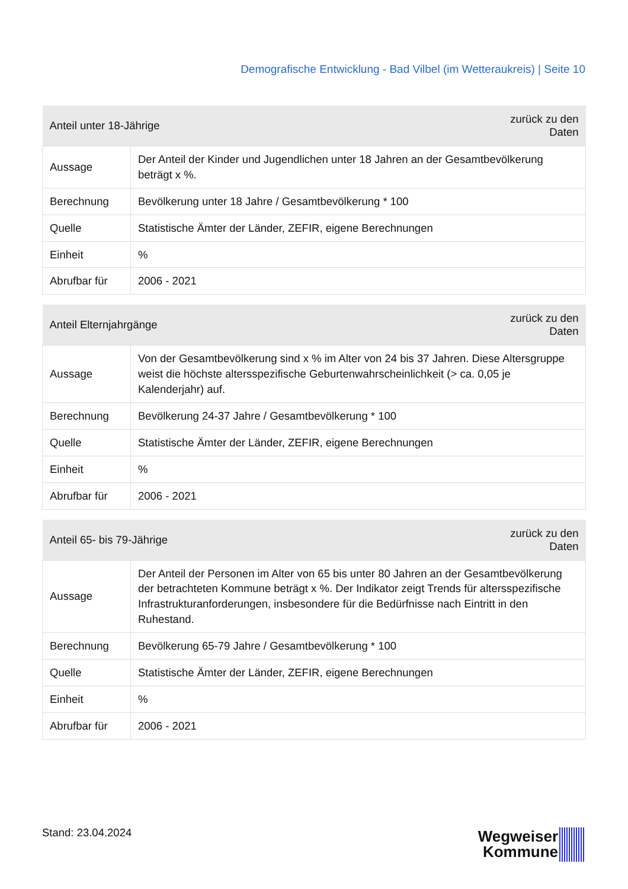Demografische Entwicklung - Bad Vilbel (im Wetteraukreis) | Seite 10
| Anteil unter 18-Jährige | | zurück zu den Daten |
| --- | --- | --- |
| Aussage | Der Anteil der Kinder und Jugendlichen unter 18 Jahren an der Gesamtbevölkerung beträgt x %. | |
| Berechnung | Bevölkerung unter 18 Jahre / Gesamtbevölkerung * 100 | |
| Quelle | Statistische Ämter der Länder, ZEFIR, eigene Berechnungen | |
| Einheit | % | |
| Abrufbar für | 2006 - 2021 | |
| Anteil Elternjahrgänge | | zurück zu den Daten |
| --- | --- | --- |
| Aussage | Von der Gesamtbevölkerung sind x % im Alter von 24 bis 37 Jahren. Diese Altersgruppe weist die höchste altersspezifische Geburtenwahrscheinlichkeit (> ca. 0,05 je Kalenderjahr) auf. | |
| Berechnung | Bevölkerung 24-37 Jahre / Gesamtbevölkerung * 100 | |
| Quelle | Statistische Ämter der Länder, ZEFIR, eigene Berechnungen | |
| Einheit | % | |
| Abrufbar für | 2006 - 2021 | |
| Anteil 65- bis 79-Jährige | | zurück zu den Daten |
| --- | --- | --- |
| Aussage | Der Anteil der Personen im Alter von 65 bis unter 80 Jahren an der Gesamtbevölkerung der betrachteten Kommune beträgt x %. Der Indikator zeigt Trends für altersspezifische Infrastrukturanforderungen, insbesondere für die Bedürfnisse nach Eintritt in den Ruhestand. | |
| Berechnung | Bevölkerung 65-79 Jahre / Gesamtbevölkerung * 100 | |
| Quelle | Statistische Ämter der Länder, ZEFIR, eigene Berechnungen | |
| Einheit | % | |
| Abrufbar für | 2006 - 2021 | |
Stand: 23.04.2024
Wegweiser
Kommune